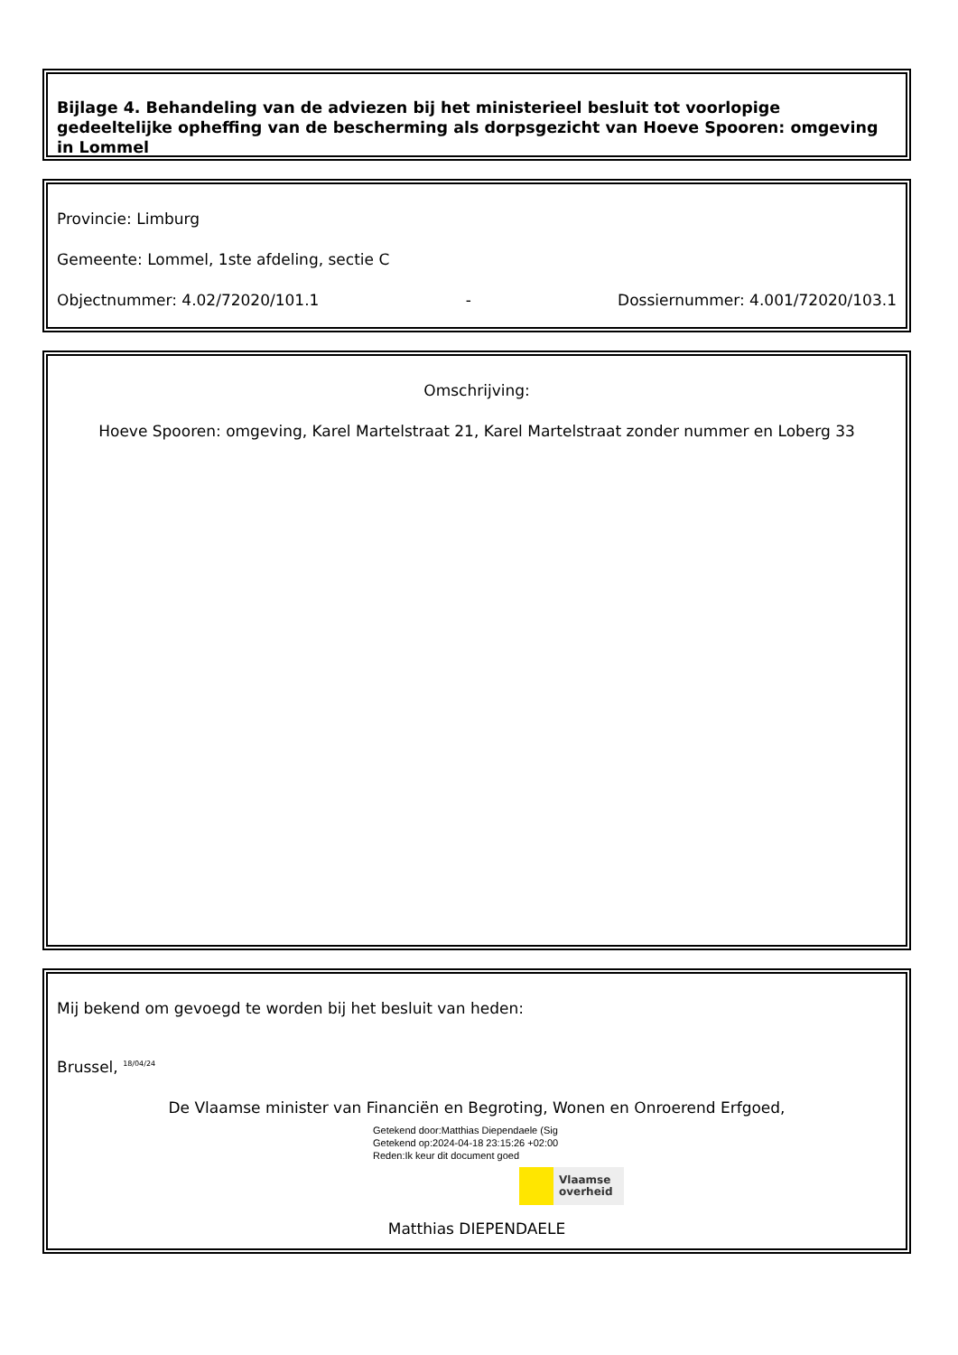Bijlage 4. Behandeling van de adviezen bij het ministerieel besluit tot voorlopige gedeeltelijke opheffing van de bescherming als dorpsgezicht van Hoeve Spooren: omgeving in Lommel
Provincie: Limburg
Gemeente: Lommel, 1ste afdeling, sectie C
Objectnummer: 4.02/72020/101.1 - Dossiernummer: 4.001/72020/103.1
Omschrijving:
Hoeve Spooren: omgeving, Karel Martelstraat 21, Karel Martelstraat zonder nummer en Loberg 33
Mij bekend om gevoegd te worden bij het besluit van heden:
Brussel, <sup>18/04/24</sup>
De Vlaamse minister van Financiën en Begroting, Wonen en Onroerend Erfgoed,
Getekend door:Matthias Diependaele (Sig
Getekend op:2024-04-18 23:15:26 +02:00
Reden:Ik keur dit document goed
Vlaamse
overheid
Matthias DIEPENDAELE